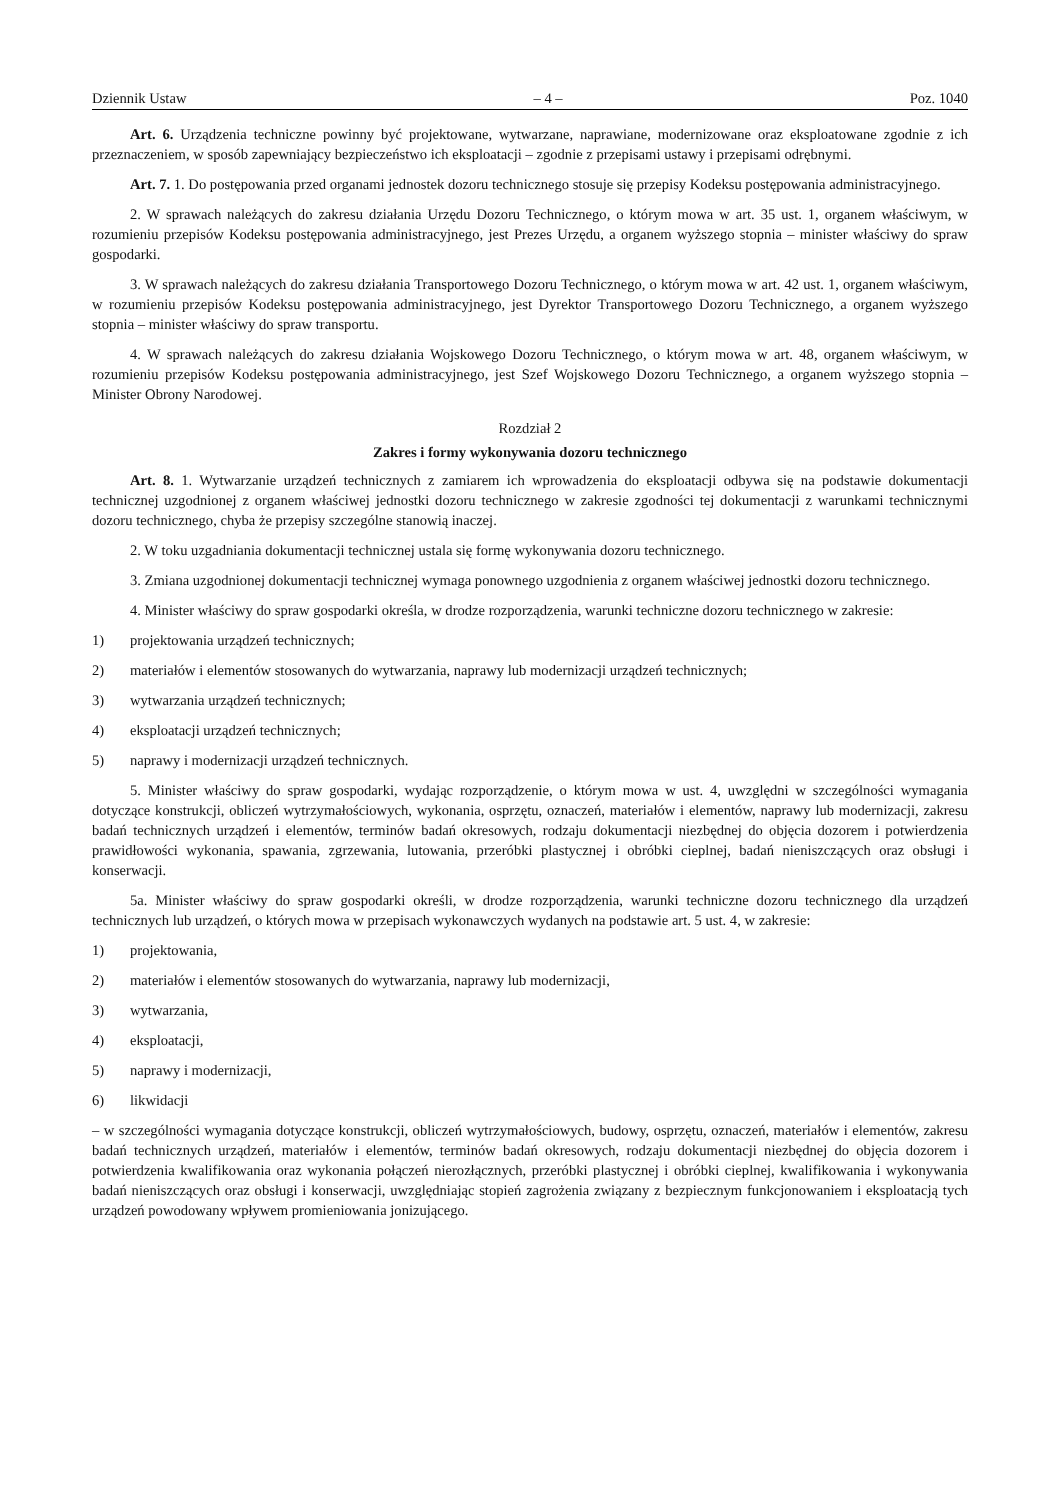Dziennik Ustaw – 4 – Poz. 1040
Art. 6. Urządzenia techniczne powinny być projektowane, wytwarzane, naprawiane, modernizowane oraz eksploatowane zgodnie z ich przeznaczeniem, w sposób zapewniający bezpieczeństwo ich eksploatacji – zgodnie z przepisami ustawy i przepisami odrębnymi.
Art. 7. 1. Do postępowania przed organami jednostek dozoru technicznego stosuje się przepisy Kodeksu postępowania administracyjnego.
2. W sprawach należących do zakresu działania Urzędu Dozoru Technicznego, o którym mowa w art. 35 ust. 1, organem właściwym, w rozumieniu przepisów Kodeksu postępowania administracyjnego, jest Prezes Urzędu, a organem wyższego stopnia – minister właściwy do spraw gospodarki.
3. W sprawach należących do zakresu działania Transportowego Dozoru Technicznego, o którym mowa w art. 42 ust. 1, organem właściwym, w rozumieniu przepisów Kodeksu postępowania administracyjnego, jest Dyrektor Transportowego Dozoru Technicznego, a organem wyższego stopnia – minister właściwy do spraw transportu.
4. W sprawach należących do zakresu działania Wojskowego Dozoru Technicznego, o którym mowa w art. 48, organem właściwym, w rozumieniu przepisów Kodeksu postępowania administracyjnego, jest Szef Wojskowego Dozoru Technicznego, a organem wyższego stopnia – Minister Obrony Narodowej.
Rozdział 2
Zakres i formy wykonywania dozoru technicznego
Art. 8. 1. Wytwarzanie urządzeń technicznych z zamiarem ich wprowadzenia do eksploatacji odbywa się na podstawie dokumentacji technicznej uzgodnionej z organem właściwej jednostki dozoru technicznego w zakresie zgodności tej dokumentacji z warunkami technicznymi dozoru technicznego, chyba że przepisy szczególne stanowią inaczej.
2. W toku uzgadniania dokumentacji technicznej ustala się formę wykonywania dozoru technicznego.
3. Zmiana uzgodnionej dokumentacji technicznej wymaga ponownego uzgodnienia z organem właściwej jednostki dozoru technicznego.
4. Minister właściwy do spraw gospodarki określa, w drodze rozporządzenia, warunki techniczne dozoru technicznego w zakresie:
1) projektowania urządzeń technicznych;
2) materiałów i elementów stosowanych do wytwarzania, naprawy lub modernizacji urządzeń technicznych;
3) wytwarzania urządzeń technicznych;
4) eksploatacji urządzeń technicznych;
5) naprawy i modernizacji urządzeń technicznych.
5. Minister właściwy do spraw gospodarki, wydając rozporządzenie, o którym mowa w ust. 4, uwzględni w szczególności wymagania dotyczące konstrukcji, obliczeń wytrzymałościowych, wykonania, osprzętu, oznaczeń, materiałów i elementów, naprawy lub modernizacji, zakresu badań technicznych urządzeń i elementów, terminów badań okresowych, rodzaju dokumentacji niezbędnej do objęcia dozorem i potwierdzenia prawidłowości wykonania, spawania, zgrzewania, lutowania, przeróbki plastycznej i obróbki cieplnej, badań nieniszczących oraz obsługi i konserwacji.
5a. Minister właściwy do spraw gospodarki określi, w drodze rozporządzenia, warunki techniczne dozoru technicznego dla urządzeń technicznych lub urządzeń, o których mowa w przepisach wykonawczych wydanych na podstawie art. 5 ust. 4, w zakresie:
1) projektowania,
2) materiałów i elementów stosowanych do wytwarzania, naprawy lub modernizacji,
3) wytwarzania,
4) eksploatacji,
5) naprawy i modernizacji,
6) likwidacji
– w szczególności wymagania dotyczące konstrukcji, obliczeń wytrzymałościowych, budowy, osprzętu, oznaczeń, materiałów i elementów, zakresu badań technicznych urządzeń, materiałów i elementów, terminów badań okresowych, rodzaju dokumentacji niezbędnej do objęcia dozorem i potwierdzenia kwalifikowania oraz wykonania połączeń nierozłącznych, przeróbki plastycznej i obróbki cieplnej, kwalifikowania i wykonywania badań nieniszczących oraz obsługi i konserwacji, uwzględniając stopień zagrożenia związany z bezpiecznym funkcjonowaniem i eksploatacją tych urządzeń powodowany wpływem promieniowania jonizującego.